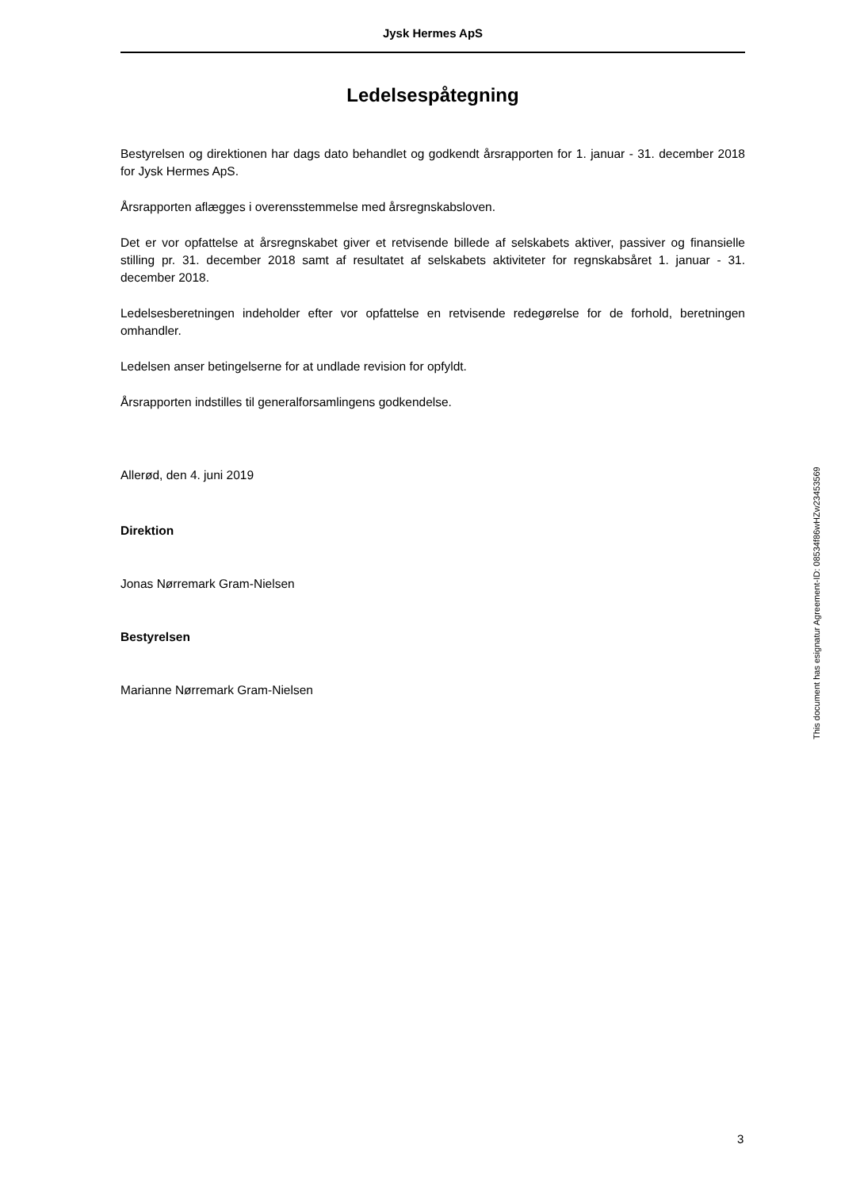Jysk Hermes ApS
Ledelsespåtegning
Bestyrelsen og direktionen har dags dato behandlet og godkendt årsrapporten for 1. januar - 31. december 2018 for Jysk Hermes ApS.
Årsrapporten aflægges i overensstemmelse med årsregnskabsloven.
Det er vor opfattelse at årsregnskabet giver et retvisende billede af selskabets aktiver, passiver og finansielle stilling pr. 31. december 2018 samt af resultatet af selskabets aktiviteter for regnskabsåret 1. januar - 31. december 2018.
Ledelsesberetningen indeholder efter vor opfattelse en retvisende redegørelse for de forhold, beretningen omhandler.
Ledelsen anser betingelserne for at undlade revision for opfyldt.
Årsrapporten indstilles til generalforsamlingens godkendelse.
Allerød, den 4. juni 2019
Direktion
Jonas Nørremark Gram-Nielsen
Bestyrelsen
Marianne Nørremark Gram-Nielsen
This document has esignatur Agreement-ID: 08534f86wHZw23453569
3